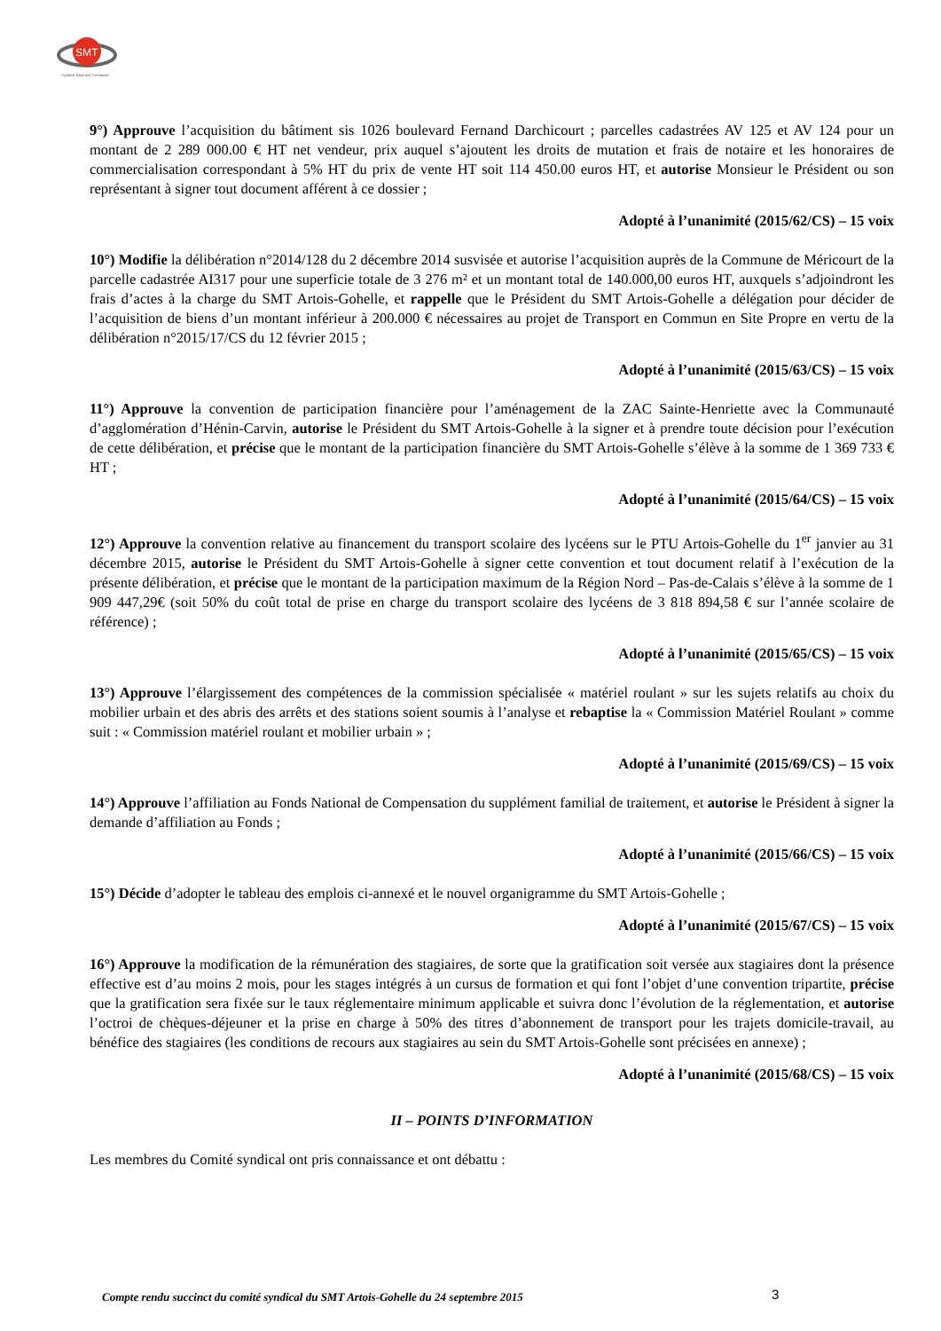SMT
Syndicat Mixte des Transports
9°) Approuve l’acquisition du bâtiment sis 1026 boulevard Fernand Darchicourt ; parcelles cadastrées AV 125 et AV 124 pour un montant de 2 289 000.00 € HT net vendeur, prix auquel s’ajoutent les droits de mutation et frais de notaire et les honoraires de commercialisation correspondant à 5% HT du prix de vente HT soit 114 450.00 euros HT, et autorise Monsieur le Président ou son représentant à signer tout document afférent à ce dossier ;
Adopté à l’unanimité (2015/62/CS) – 15 voix
10°) Modifie la délibération n°2014/128 du 2 décembre 2014 susvisée et autorise l’acquisition auprès de la Commune de Méricourt de la parcelle cadastrée AI317 pour une superficie totale de 3 276 m² et un montant total de 140.000,00 euros HT, auxquels s’adjoindront les frais d’actes à la charge du SMT Artois-Gohelle, et rappelle que le Président du SMT Artois-Gohelle a délégation pour décider de l’acquisition de biens d’un montant inférieur à 200.000 € nécessaires au projet de Transport en Commun en Site Propre en vertu de la délibération n°2015/17/CS du 12 février 2015 ;
Adopté à l’unanimité (2015/63/CS) – 15 voix
11°) Approuve la convention de participation financière pour l’aménagement de la ZAC Sainte-Henriette avec la Communauté d’agglomération d’Hénin-Carvin, autorise le Président du SMT Artois-Gohelle à la signer et à prendre toute décision pour l’exécution de cette délibération, et précise que le montant de la participation financière du SMT Artois-Gohelle s’élève à la somme de 1 369 733 € HT ;
Adopté à l’unanimité (2015/64/CS) – 15 voix
12°) Approuve la convention relative au financement du transport scolaire des lycéens sur le PTU Artois-Gohelle du 1<sup>er</sup> janvier au 31 décembre 2015, autorise le Président du SMT Artois-Gohelle à signer cette convention et tout document relatif à l’exécution de la présente délibération, et précise que le montant de la participation maximum de la Région Nord – Pas-de-Calais s’élève à la somme de 1 909 447,29€ (soit 50% du coût total de prise en charge du transport scolaire des lycéens de 3 818 894,58 € sur l’année scolaire de référence) ;
Adopté à l’unanimité (2015/65/CS) – 15 voix
13°) Approuve l’élargissement des compétences de la commission spécialisée « matériel roulant » sur les sujets relatifs au choix du mobilier urbain et des abris des arrêts et des stations soient soumis à l’analyse et rebaptise la « Commission Matériel Roulant » comme suit : « Commission matériel roulant et mobilier urbain » ;
Adopté à l’unanimité (2015/69/CS) – 15 voix
14°) Approuve l’affiliation au Fonds National de Compensation du supplément familial de traitement, et autorise le Président à signer la demande d’affiliation au Fonds ;
Adopté à l’unanimité (2015/66/CS) – 15 voix
15°) Décide d’adopter le tableau des emplois ci-annexé et le nouvel organigramme du SMT Artois-Gohelle ;
Adopté à l’unanimité (2015/67/CS) – 15 voix
16°) Approuve la modification de la rémunération des stagiaires, de sorte que la gratification soit versée aux stagiaires dont la présence effective est d’au moins 2 mois, pour les stages intégrés à un cursus de formation et qui font l’objet d’une convention tripartite, précise que la gratification sera fixée sur le taux réglementaire minimum applicable et suivra donc l’évolution de la réglementation, et autorise l’octroi de chèques-déjeuner et la prise en charge à 50% des titres d’abonnement de transport pour les trajets domicile-travail, au bénéfice des stagiaires (les conditions de recours aux stagiaires au sein du SMT Artois-Gohelle sont précisées en annexe) ;
Adopté à l’unanimité (2015/68/CS) – 15 voix
II – POINTS D’INFORMATION
Les membres du Comité syndical ont pris connaissance et ont débattu :
Compte rendu succinct du comité syndical du SMT Artois-Gohelle du 24 septembre 2015 3